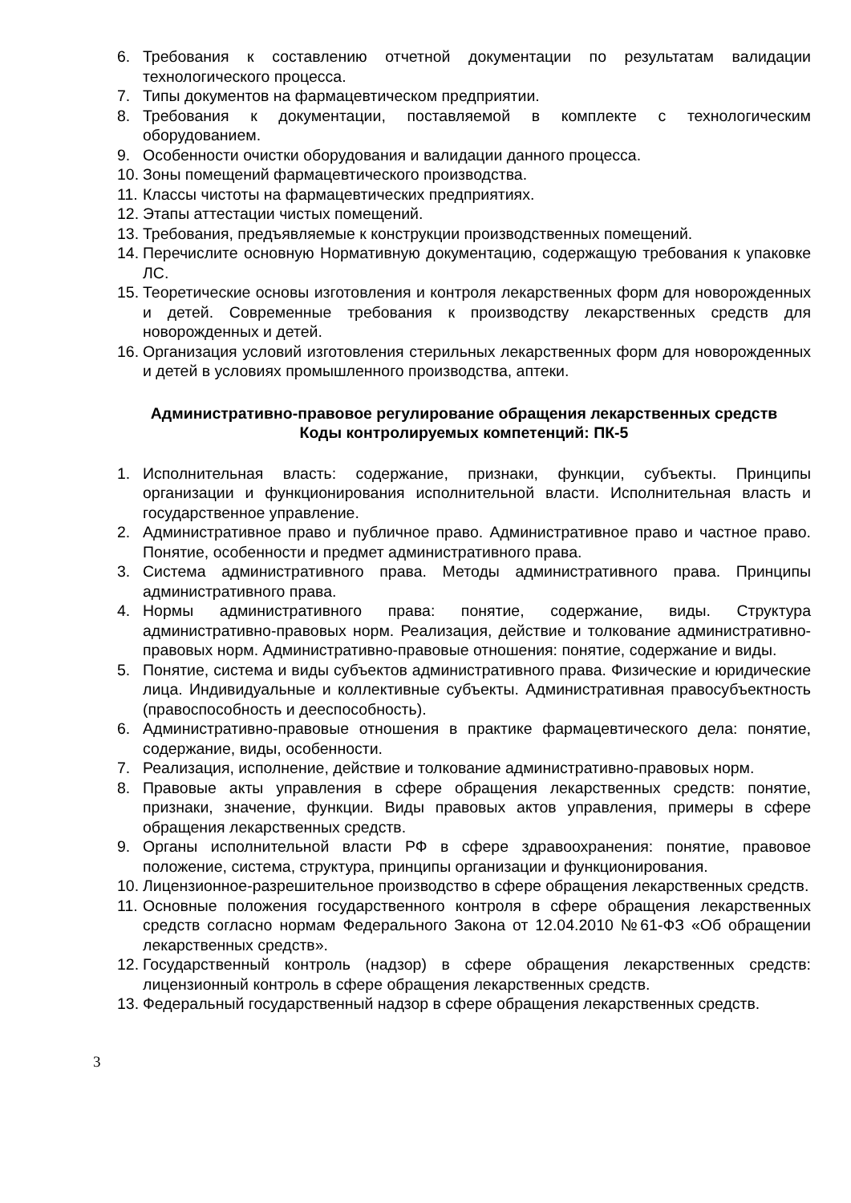6. Требования к составлению отчетной документации по результатам валидации технологического процесса.
7. Типы документов на фармацевтическом предприятии.
8. Требования к документации, поставляемой в комплекте с технологическим оборудованием.
9. Особенности очистки оборудования и валидации данного процесса.
10. Зоны помещений фармацевтического производства.
11. Классы чистоты на фармацевтических предприятиях.
12. Этапы аттестации чистых помещений.
13. Требования, предъявляемые к конструкции производственных помещений.
14. Перечислите основную Нормативную документацию, содержащую требования к упаковке ЛС.
15. Теоретические основы изготовления и контроля лекарственных форм для новорожденных и детей. Современные требования к производству лекарственных средств для новорожденных и детей.
16. Организация условий изготовления стерильных лекарственных форм для новорожденных и детей в условиях промышленного производства, аптеки.
Административно-правовое регулирование обращения лекарственных средств
Коды контролируемых компетенций: ПК-5
1. Исполнительная власть: содержание, признаки, функции, субъекты. Принципы организации и функционирования исполнительной власти. Исполнительная власть и государственное управление.
2. Административное право и публичное право. Административное право и частное право. Понятие, особенности и предмет административного права.
3. Система административного права. Методы административного права. Принципы административного права.
4. Нормы административного права: понятие, содержание, виды. Структура административно-правовых норм. Реализация, действие и толкование административно-правовых норм. Административно-правовые отношения: понятие, содержание и виды.
5. Понятие, система и виды субъектов административного права. Физические и юридические лица. Индивидуальные и коллективные субъекты. Административная правосубъектность (правоспособность и дееспособность).
6. Административно-правовые отношения в практике фармацевтического дела: понятие, содержание, виды, особенности.
7. Реализация, исполнение, действие и толкование административно-правовых норм.
8. Правовые акты управления в сфере обращения лекарственных средств: понятие, признаки, значение, функции. Виды правовых актов управления, примеры в сфере обращения лекарственных средств.
9. Органы исполнительной власти РФ в сфере здравоохранения: понятие, правовое положение, система, структура, принципы организации и функционирования.
10. Лицензионное-разрешительное производство в сфере обращения лекарственных средств.
11. Основные положения государственного контроля в сфере обращения лекарственных средств согласно нормам Федерального Закона от 12.04.2010 №61-ФЗ «Об обращении лекарственных средств».
12. Государственный контроль (надзор) в сфере обращения лекарственных средств: лицензионный контроль в сфере обращения лекарственных средств.
13. Федеральный государственный надзор в сфере обращения лекарственных средств.
3